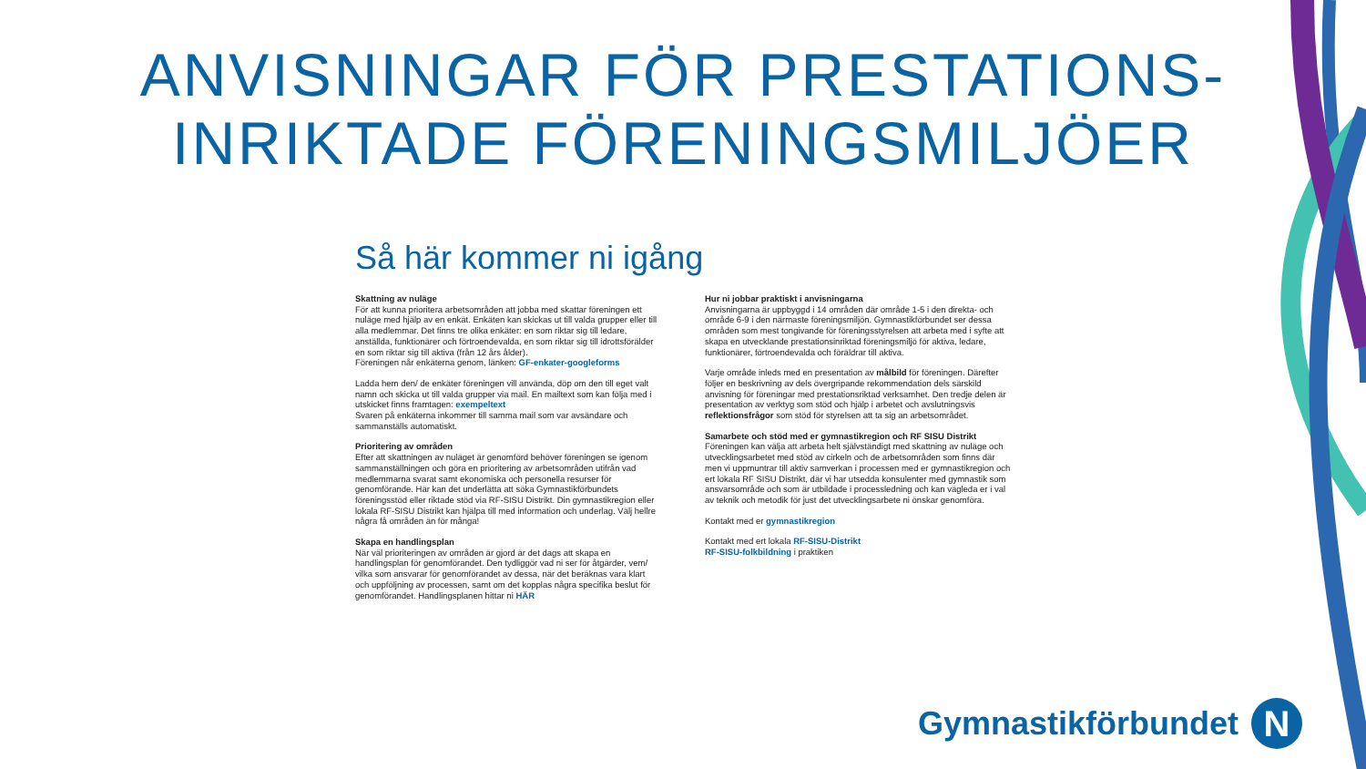ANVISNINGAR FÖR PRESTATIONS-
INRIKTADE FÖRENINGSMILJÖER
Så här kommer ni igång
Skattning av nuläge
För att kunna prioritera arbetsområden att jobba med skattar föreningen ett nuläge med hjälp av en enkät. Enkäten kan skickas ut till valda grupper eller till alla medlemmar. Det finns tre olika enkäter: en som riktar sig till ledare, anställda, funktionärer och förtroendevalda, en som riktar sig till idrottsförälder en som riktar sig till aktiva (från 12 års ålder).
Föreningen når enkäterna genom, länken: GF-enkater-googleforms
Ladda hem den/ de enkäter föreningen vill använda, döp om den till eget valt namn och skicka ut till valda grupper via mail. En mailtext som kan följa med i utskicket finns framtagen: exempeltext
Svaren på enkäterna inkommer till samma mail som var avsändare och sammanställs automatiskt.
Prioritering av områden
Efter att skattningen av nuläget är genomförd behöver föreningen se igenom sammanställningen och göra en prioritering av arbetsområden utifrån vad medlemmarna svarat samt ekonomiska och personella resurser för genomförande. Här kan det underlätta att söka Gymnastikförbundets föreningsstöd eller riktade stöd via RF-SISU Distrikt. Din gymnastikregion eller lokala RF-SISU Distrikt kan hjälpa till med information och underlag. Välj hellre några få områden än för många!
Skapa en handlingsplan
När väl prioriteringen av områden är gjord är det dags att skapa en handlingsplan för genomförandet. Den tydliggör vad ni ser för åtgärder, vem/ vilka som ansvarar för genomförandet av dessa, när det beräknas vara klart och uppföljning av processen, samt om det kopplas några specifika beslut för genomförandet. Handlingsplanen hittar ni HÄR
Hur ni jobbar praktiskt i anvisningarna
Anvisningarna är uppbyggd i 14 områden där område 1-5 i den direkta- och område 6-9 i den närmaste föreningsmiljön. Gymnastikförbundet ser dessa områden som mest tongivande för föreningsstyrelsen att arbeta med i syfte att skapa en utvecklande prestationsinriktad föreningsmiljö för aktiva, ledare, funktionärer, förtroendevalda och föräldrar till aktiva.
Varje område inleds med en presentation av målbild för föreningen. Därefter följer en beskrivning av dels övergripande rekommendation dels särskild anvisning för föreningar med prestationsriktad verksamhet. Den tredje delen är presentation av verktyg som stöd och hjälp i arbetet och avslutningsvis reflektionsfrågor som stöd för styrelsen att ta sig an arbetsområdet.
Samarbete och stöd med er gymnastikregion och RF SISU Distrikt
Föreningen kan välja att arbeta helt självständigt med skattning av nuläge och utvecklingsarbetet med stöd av cirkeln och de arbetsområden som finns där men vi uppmuntrar till aktiv samverkan i processen med er gymnastikregion och ert lokala RF SISU Distrikt, där vi har utsedda konsulenter med gymnastik som ansvarsområde och som är utbildade i processledning och kan vägleda er i val av teknik och metodik för just det utvecklingsarbete ni önskar genomföra.
Kontakt med er gymnastikregion
Kontakt med ert lokala RF-SISU-Distrikt
RF-SISU-folkbildning i praktiken
Gymnastikförbundet
N